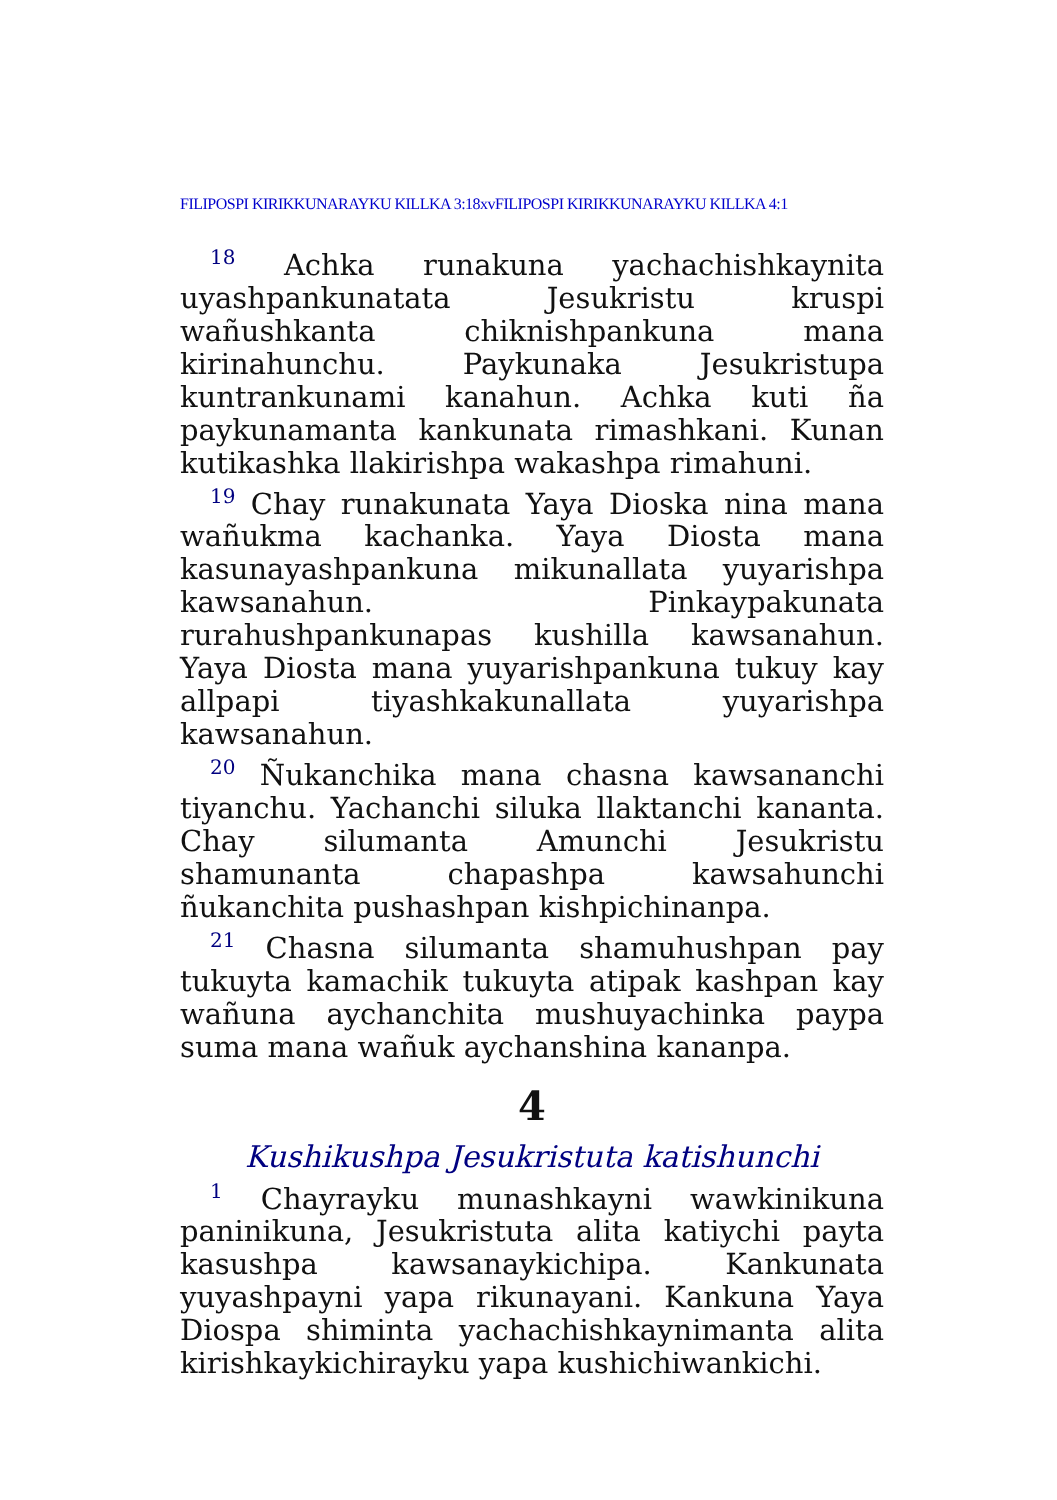FILIPOSPI KIRIKKUNARAYKU KILLKA 3:18xvFILIPOSPI KIRIKKUNARAYKU KILLKA 4:1
<sup>18</sup> Achka runakuna yachachishkaynita uyashpankunatata Jesukristu kruspi wañushkanta chiknishpankuna mana kirinahunchu. Paykunaka Jesukristupa kuntrankunami kanahun. Achka kuti ña paykunamanta kankunata rimashkani. Kunan kutikashka llakirishpa wakashpa rimahuni.
<sup>19</sup> Chay runakunata Yaya Dioska nina mana wañukma kachanka. Yaya Diosta mana kasunayashpankuna mikunallata yuyarishpa kawsanahun. Pinkaypakunata rurahushpankunapas kushilla kawsanahun. Yaya Diosta mana yuyarishpankuna tukuy kay allpapi tiyashkakunallata yuyarishpa kawsanahun.
<sup>20</sup> Ñukanchika mana chasna kawsananchi tiyanchu. Yachanchi siluka llaktanchi kananta. Chay silumanta Amunchi Jesukristu shamunanta chapashpa kawsahunchi ñukanchita pushashpan kishpichinanpa.
<sup>21</sup> Chasna silumanta shamuhushpan pay tukuyta kamachik tukuyta atipak kashpan kay wañuna aychanchita mushuyachinka paypa suma mana wañuk aychanshina kananpa.
4
Kushikushpa Jesukristuta katishunchi
<sup>1</sup> Chayrayku munashkayni wawkinikuna paninikuna, Jesukristuta alita katiychi payta kasushpa kawsanaykichipa. Kankunata yuyashpayni yapa rikunayani. Kankuna Yaya Diospa shiminta yachachishkaynimanta alita kirishkaykichirayku yapa kushichiwankichi.